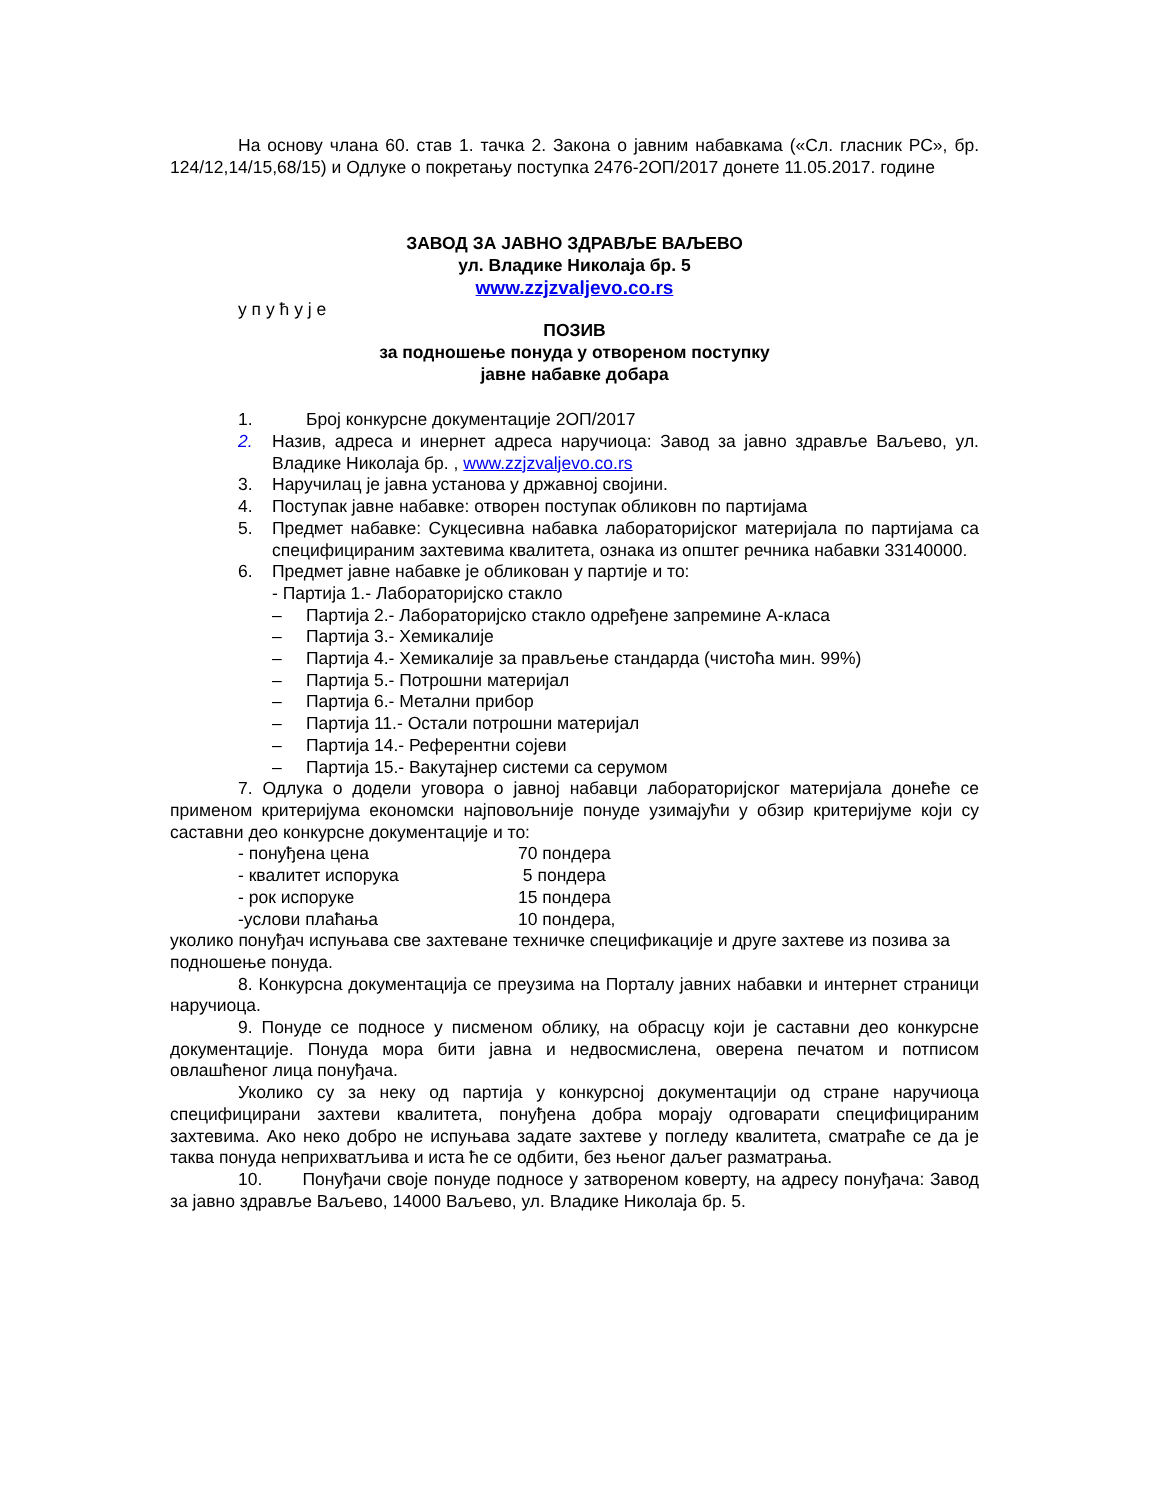На основу члана 60. став 1. тачка 2. Закона о јавним набавкама («Сл. гласник РС», бр. 124/12,14/15,68/15) и Одлуке о покретању поступка 2476-2ОП/2017 донете 11.05.2017. године
ЗАВОД ЗА ЈАВНО ЗДРАВЉЕ ВАЉЕВО
ул. Владике Николаја бр. 5
www.zzjzvaljevo.co.rs
у п у ћ у ј е
ПОЗИВ
за подношење понуда у отвореном поступку
јавне набавке добара
1. Број конкурсне документације 2ОП/2017
2. Назив, адреса и инернет адреса наручиоца: Завод за јавно здравље Ваљево, ул. Владике Николаја бр. , www.zzjzvaljevo.co.rs
3. Наручилац је јавна установа у државној својини.
4. Поступак јавне набавке: отворен поступак обликовн по партијама
5. Предмет набавке: Сукцесивна набавка лабораторијског материјала по партијама са специфицираним захтевима квалитета, ознака из општег речника набавки 33140000.
6. Предмет јавне набавке је обликован у партије и то:
- Партија 1.- Лабораторијско стакло
– Партија 2.- Лабораторијско стакло одређене запремине А-класа
– Партија 3.- Хемикалије
– Партија 4.- Хемикалије за прављење стандарда (чистоћа мин. 99%)
– Партија 5.- Потрошни материјал
– Партија 6.- Метални прибор
– Партија 11.- Остали потрошни материјал
– Партија 14.- Референтни сојеви
– Партија 15.- Вакутајнер системи са серумом
7. Одлука о додели уговора о јавној набавци лабораторијског материјала донеће се применом критеријума економски најповољније понуде узимајући у обзир критеријуме који су саставни део конкурсне документације и то:
- понуђена цена 70 пондера
- квалитет испорука 5 пондера
- рок испоруке 15 пондера
-услови плаћања 10 пондера,
уколико понуђач испуњава све захтеване техничке спецификације и друге захтеве из позива за подношење понуда.
8. Конкурсна документација се преузима на Порталу јавних набавки и интернет страници наручиоца.
9. Понуде се подносе у писменом облику, на обрасцу који је саставни део конкурсне документације. Понуда мора бити јавна и недвосмислена, оверена печатом и потписом овлашћеног лица понуђача.
Уколико су за неку од партија у конкурсној документацији од стране наручиоца специфицирани захтеви квалитета, понуђена добра морају одговарати специфицираним захтевима. Ако неко добро не испуњава задате захтеве у погледу квалитета, сматраће се да је таква понуда неприхватљива и иста ће се одбити, без њеног даљег разматрања.
10. Понуђачи своје понуде подносе у затвореном коверту, на адресу понуђача: Завод за јавно здравље Ваљево, 14000 Ваљево, ул. Владике Николаја бр. 5.